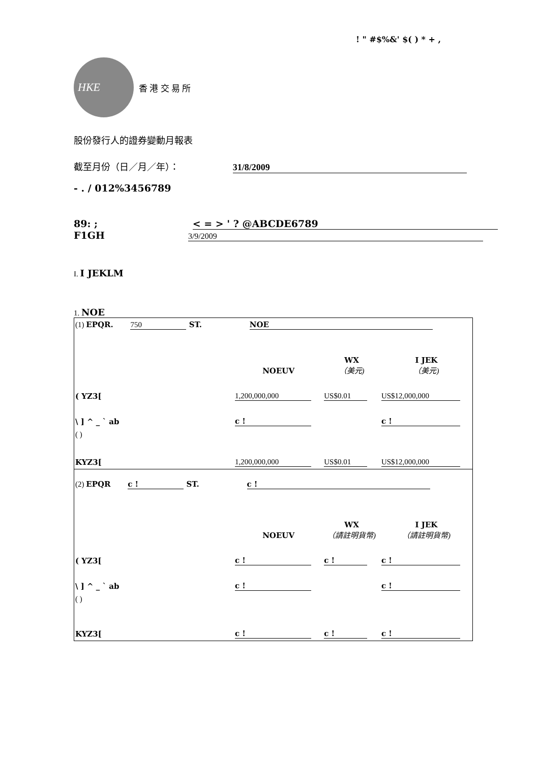! " #$%&' $( ) * + ,
HKE
香 港 交 易 所
股份發行人的證券變動月報表
截至月份（日／月／年）： 31/8/2009
- . / 012%3456789
89: ; < = > ' ? @ABCDE6789
F1GH 3/9/2009
I. I JEKLM
1. NOE
| (1) EPQR. 750 ST. NOE | | | |
| | NOEUV | WX （美元) | I JEK （美元) |
| ( YZ3[ | 1,200,000,000 | US$0.01 | US$12,000,000 |
| \ ] ^ _ ` ab | c ! | | c ! |
| ( ) | | | |
| KYZ3[ | 1,200,000,000 | US$0.01 | US$12,000,000 |
| (2) EPQR c ! ST. c ! | | | |
| | NOEUV | WX （請註明貨幣) | I JEK （請註明貨幣) |
| ( YZ3[ | c ! | c ! | c ! |
| \ ] ^ _ ` ab | c ! | | c ! |
| ( ) | | | |
| KYZ3[ | c ! | c ! | c ! |